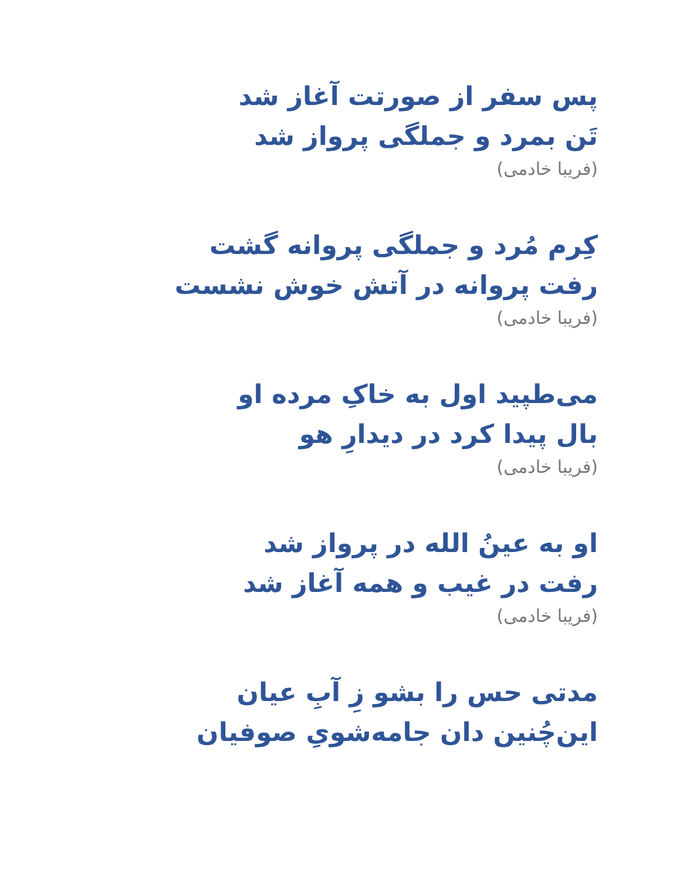پس سفر از صورتت آغاز شد
تَن بمرد و جملگی پرواز شد
(فریبا خادمی)
کِرم مُرد و جملگی پروانه گشت
رفت پروانه در آتش خوش نشست
(فریبا خادمی)
می‌طپید اول به خاکِ مرده او
بال پیدا کرد در دیدارِ هو
(فریبا خادمی)
او به عینُ الله در پرواز شد
رفت در غیب و همه آغاز شد
(فریبا خادمی)
مدتی حس را بشو زِ آبِ عیان
این‌چُنین دان جامه‌شویِ صوفیان